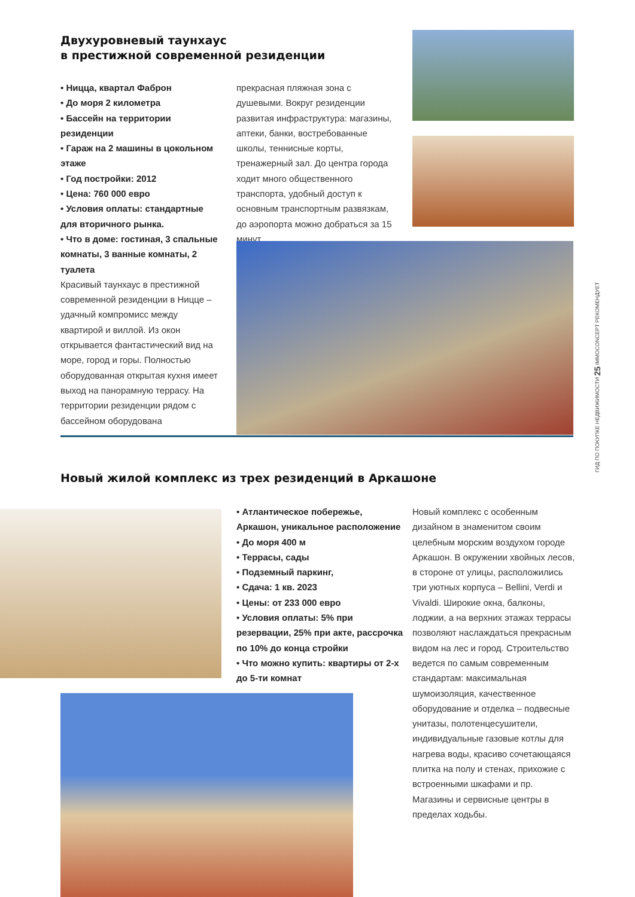Двухуровневый таунхаус
в престижной современной резиденции
• Ницца, квартал Фаброн
• До моря 2 километра
• Бассейн на территории резиденции
• Гараж на 2 машины в цокольном этаже
• Год постройки: 2012
• Цена: 760 000 евро
• Условия оплаты: стандартные для вторичного рынка.
• Что в доме: гостиная, 3 спальные комнаты, 3 ванные комнаты, 2 туалета
Красивый таунхаус в престижной современной резиденции в Ницце – удачный компромисс между квартирой и виллой. Из окон открывается фантастический вид на море, город и горы. Полностью оборудованная открытая кухня имеет выход на панорамную террасу. На территории резиденции рядом с бассейном оборудована
прекрасная пляжная зона с душевыми. Вокруг резиденции развитая инфраструктура: магазины, аптеки, банки, востребованные школы, теннисные корты, тренажерный зал. До центра города ходит много общественного транспорта, удобный доступ к основным транспортным развязкам, до аэропорта можно добраться за 15 минут.
ГИД ПО ПОКУПКЕ НЕДВИЖИМОСТИ 25 IMMOCONCEPT РЕКОМЕНДУЕТ
Новый жилой комплекс из трех резиденций в Аркашоне
• Атлантическое побережье, Аркашон, уникальное расположение
• До моря 400 м
• Террасы, сады
• Подземный паркинг,
• Сдача: 1 кв. 2023
• Цены: от 233 000 евро
• Условия оплаты: 5% при резервации, 25% при акте, рассрочка по 10% до конца стройки
• Что можно купить: квартиры от 2-х до 5-ти комнат
Новый комплекс с особенным дизайном в знаменитом своим целебным морским воздухом городе Аркашон. В окружении хвойных лесов, в стороне от улицы, расположились три уютных корпуса – Bellini, Verdi и Vivaldi. Широкие окна, балконы, лоджии, а на верхних этажах террасы позволяют наслаждаться прекрасным видом на лес и город. Строительство ведется по самым современным стандартам: максимальная шумоизоляция, качественное оборудование и отделка – подвесные унитазы, полотенцесушители, индивидуальные газовые котлы для нагрева воды, красиво сочетающаяся плитка на полу и стенах, прихожие с встроенными шкафами и пр. Магазины и сервисные центры в пределах ходьбы.